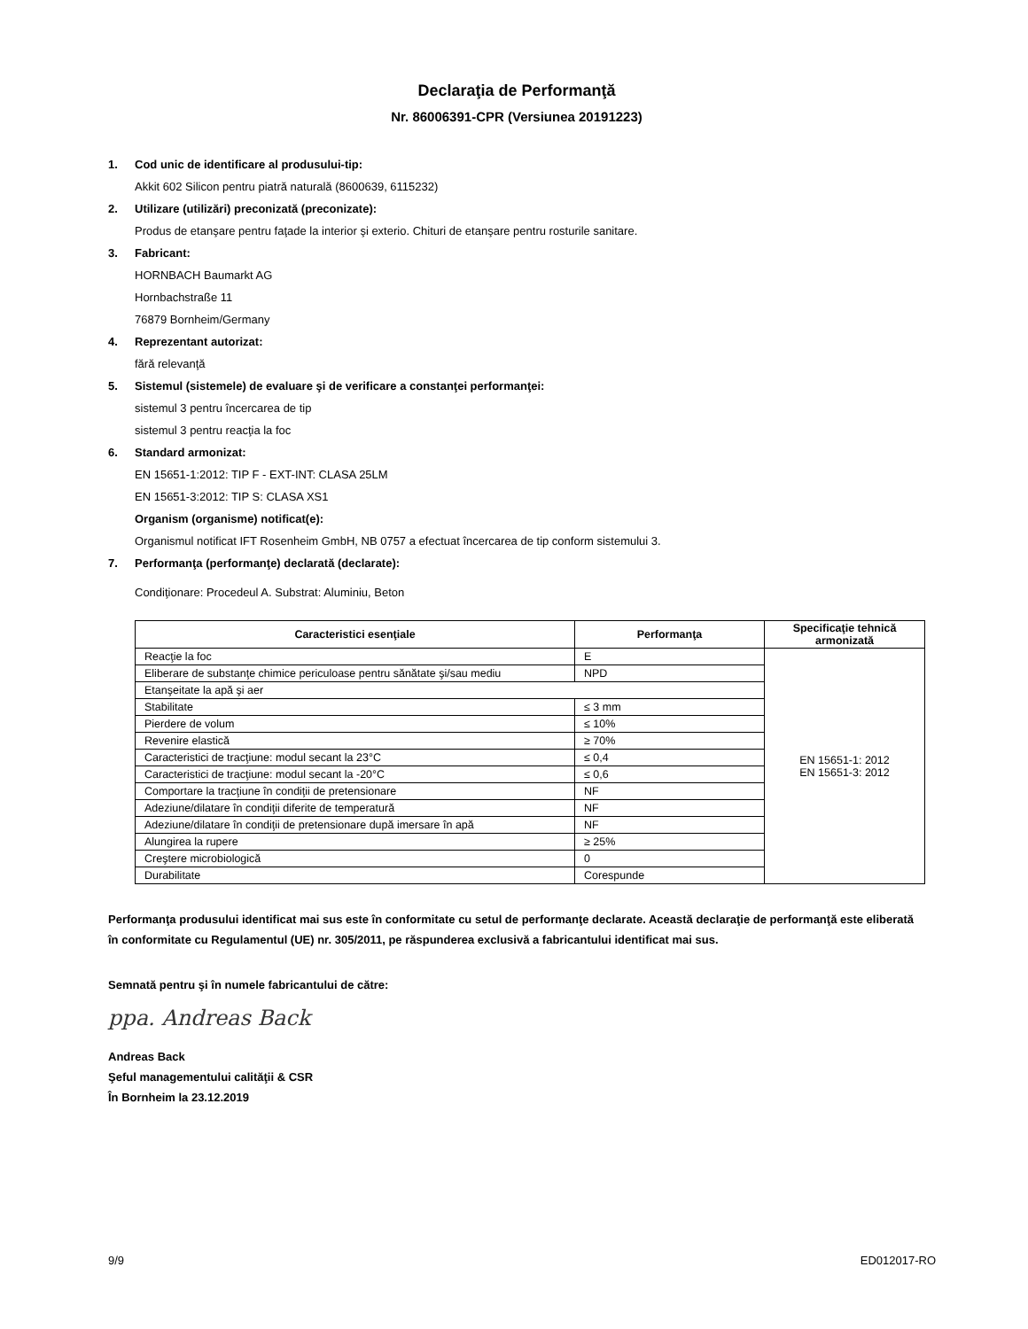Declaraţia de Performanţă
Nr. 86006391-CPR (Versiunea 20191223)
1. Cod unic de identificare al produsului-tip:
Akkit 602 Silicon pentru piatră naturală (8600639, 6115232)
2. Utilizare (utilizări) preconizată (preconizate):
Produs de etanşare pentru faţade la interior şi exterio. Chituri de etanşare pentru rosturile sanitare.
3. Fabricant:
HORNBACH Baumarkt AG
Hornbachstraße 11
76879 Bornheim/Germany
4. Reprezentant autorizat:
fără relevanţă
5. Sistemul (sistemele) de evaluare şi de verificare a constanţei performanţei:
sistemul 3 pentru încercarea de tip
sistemul 3 pentru reacţia la foc
6. Standard armonizat:
EN 15651-1:2012: TIP F - EXT-INT: CLASA 25LM
EN 15651-3:2012: TIP S: CLASA XS1
Organism (organisme) notificat(e):
Organismul notificat IFT Rosenheim GmbH, NB 0757 a efectuat încercarea de tip conform sistemului 3.
7. Performanţa (performanţe) declarată (declarate):
Condiţionare: Procedeul A. Substrat: Aluminiu, Beton
| Caracteristici esenţiale | Performanţa | Specificaţie tehnică armonizată |
| --- | --- | --- |
| Reacţie la foc | E | EN 15651-1: 2012 EN 15651-3: 2012 |
| Eliberare de substanţe chimice periculoase pentru sănătate şi/sau mediu | NPD | |
| Etanşeitate la apă şi aer | | |
| Stabilitate | ≤ 3 mm | |
| Pierdere de volum | ≤ 10% | |
| Revenire elastică | ≥ 70% | |
| Caracteristici de tracţiune: modul secant la 23°C | ≤ 0,4 | |
| Caracteristici de tracţiune: modul secant la -20°C | ≤ 0,6 | |
| Comportare la tracţiune în condiţii de pretensionare | NF | |
| Adeziune/dilatare în condiţii diferite de temperatură | NF | |
| Adeziune/dilatare în condiţii de pretensionare după imersare în apă | NF | |
| Alungirea la rupere | ≥ 25% | |
| Creştere microbiologică | 0 | |
| Durabilitate | Corespunde | |
Performanţa produsului identificat mai sus este în conformitate cu setul de performanţe declarate. Această declaraţie de performanţă este eliberată în conformitate cu Regulamentul (UE) nr. 305/2011, pe răspunderea exclusivă a fabricantului identificat mai sus.
Semnată pentru şi în numele fabricantului de către:
ppa. Andreas Back
Andreas Back
Şeful managementului calităţii & CSR
În Bornheim la 23.12.2019
9/9 ED012017-RO